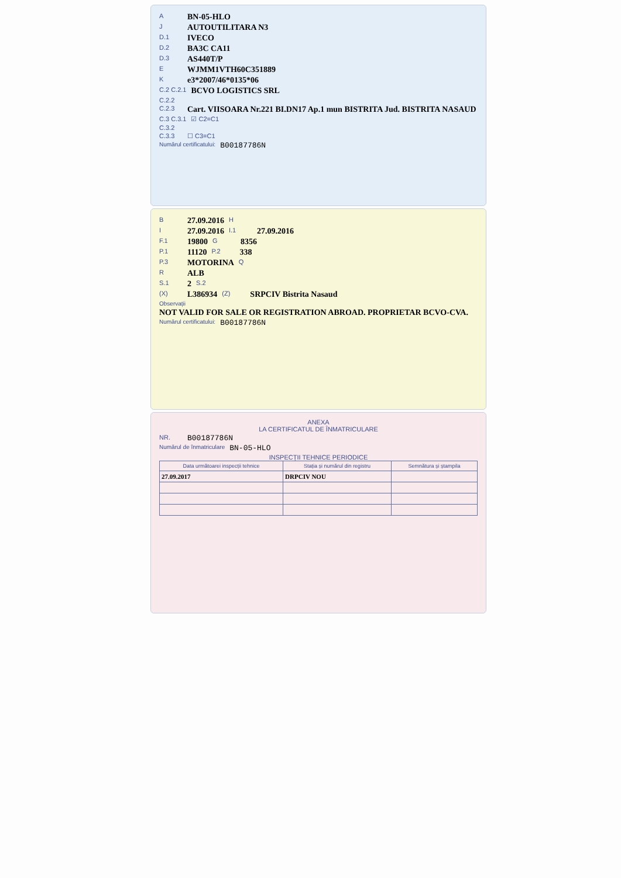A BN-05-HLO
J AUTOUTILITARA N3
D.1 IVECO
D.2 BA3C CA11
D.3 AS440T/P
E WJMM1VTH60C351889
Ke3*2007/46*0135*06
C.2 C.2.1 BCVO LOGISTICS SRL
C.2.2
C.2.3 Cart. VIISOARA Nr.221 BI.DN17 Ap.1 mun BISTRITA Jud. BISTRITA NASAUD
C.3 C.3.1 ☑ C2=C1
C.3.2
C.3.3 ☐ C3=C1
Numărul certificatului: B00187786N
B 27.09.2016 H
I 27.09.2016 I.1 27.09.2016
F.1 19800 G 8356
P.1 11120 P.2 338
P.3 MOTORINA Q
R ALB
S.1 2 S.2
(X) L386934 (Z) SRPCIV Bistrita Nasaud
Observații
NOT VALID FOR SALE OR REGISTRATION ABROAD. PROPRIETAR BCVO-CVA.
Numărul certificatului: B00187786N
ANEXA
LA CERTIFICATUL DE ÎNMATRICULARE
NR. B00187786N
Numărul de înmatriculare BN-05-HLO
INSPECȚII TEHNICE PERIODICE
| Data următoarei inspecții tehnice | Stația și numărul din registru | Semnătura și ștampila |
| --- | --- | --- |
| 27.09.2017 | DRPCIV NOU | |